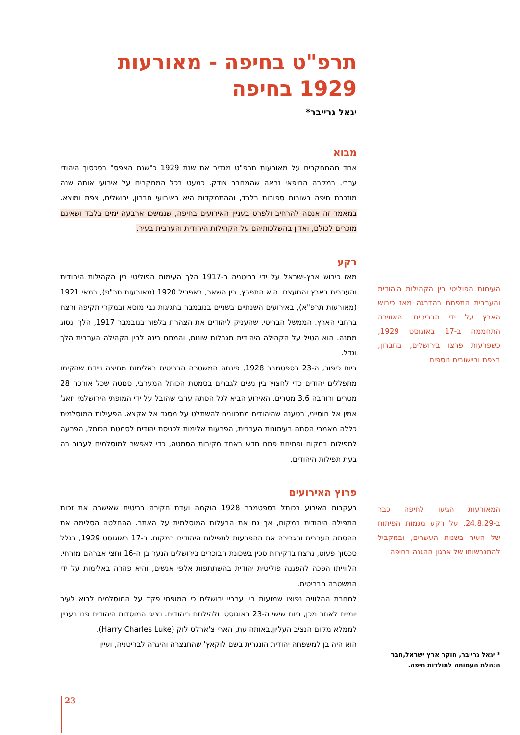תרפ"ט בחיפה - מאורעות 1929 בחיפה
יגאל גרייבר*
מבוא
אחד מהמחקרים על מאורעות תרפ"ט מגדיר את שנת 1929 כ"שנת האפס" בסכסוך היהודי ערבי. במקרה החיפאי נראה שהמחבר צודק. כמעט בכל המחקרים על אירועי אותה שנה מוזכרת חיפה בשורות ספורות בלבד, וההתמקדות היא באירועי חברון, ירושלים, צפת ומוצא. במאמר זה אנסה להרחיב ולפרט בעניין האירועים בחיפה, שנמשכו ארבעה ימים בלבד ושאינם מוכרים לכולם, ואדון בהשלכותיהם על הקהילות היהודית והערבית בעיר.
רקע
מאז כיבוש ארץ-ישראל על ידי בריטניה ב-1917 הלך העימות הפוליטי בין הקהילות היהודית והערבית בארץ והתעצם. הוא התפרץ, בין השאר, באפריל 1920 (מאורעות תר"פ), במאי 1921 (מאורעות תרפ"א), באירועים השנתיים בשניים בנובמבר בחגיגות נבי מוסא ובמקרי תקיפה ורצח ברחבי הארץ. הממשל הבריטי, שהעניק ליהודים את הצהרת בלפור בנובמבר 1917, הלך ונסוג ממנה. הוא הטיל על הקהילה היהודית מגבלות שונות, והמתח בינה לבין הקהילה הערבית הלך וגדל.
ביום כיפור, ה-23 בספטמבר 1928, פינתה המשטרה הבריטית באלימות מחיצה ניידת שהקימו מתפללים יהודים כדי לחצוץ בין נשים לגברים בסמטת הכותל המערבי, סמטה שכל אורכה 28 מטרים ורוחבה 3.6 מטרים. האירוע הביא לגל הסתה ערבי שהובל על ידי המופתי הירושלמי חאג' אמין אל חוסייני, בטענה שהיהודים מתכוונים להשתלט על מסגד אל אקצא. הפעילות המוסלמית כללה מאמרי הסתה בעיתונות הערבית, הפרעות אלימות לכניסת יהודים לסמטת הכותל, הפרעה לתפילות במקום ופתיחת פתח חדש באחד מקירות הסמטה, כדי לאפשר למוסלמים לעבור בה בעת תפילות היהודים.
פרוץ האירועים
בעקבות האירוע בכותל בספטמבר 1928 הוקמה ועדת חקירה בריטית שאישרה את זכות התפילה היהודית במקום, אך גם את הבעלות המוסלמית על האתר. ההחלטה הסלימה את ההסתה הערבית והגבירה את ההפרעות לתפילות היהודים במקום. ב-17 באוגוסט 1929, בגלל סכסוך פעוט, נרצח בדקירות סכין בשכונת הבוכרים בירושלים הנער בן ה-16 וחצי אברהם מזרחי. הלווייתו הפכה להפגנה פוליטית יהודית בהשתתפות אלפי אנשים, והיא פוזרה באלימות על ידי המשטרה הבריטית.
למחרת ההלוויה נפוצו שמועות בין ערביי ירושלים כי המופתי פקד על המוסלמים לבוא לעיר יומיים לאחר מכן, ביום שישי ה-23 באוגוסט, ולהילחם ביהודים. נציגי המוסדות היהודים פנו בעניין לממלא מקום הנציב העליון,באותה עת, הארי צ'ארלס לוק (Harry Charles Luke).
הוא היה בן למשפחה יהודית הונגרית בשם לוקאץ' שהתנצרה והיגרה לבריטניה, ועיין
העימות הפוליטי בין הקהילות היהודית והערבית התפתח בהדרגה מאז כיבוש הארץ על ידי הבריטים. האווירה התחממה ב-17 באוגוסט 1929, כשפרעות פרצו בירושלים, בחברון, בצפת וביישובים נוספים
המאורעות הגיעו לחיפה כבר ב-24.8.29, על רקע מגמות הפיתוח של העיר בשנות העשרים, ובמקביל להתגבשותו של ארגון ההגנה בחיפה
* יגאל גרייבר, חוקר ארץ ישראל,חבר הנהלת העמותה לתולדות חיפה.
23